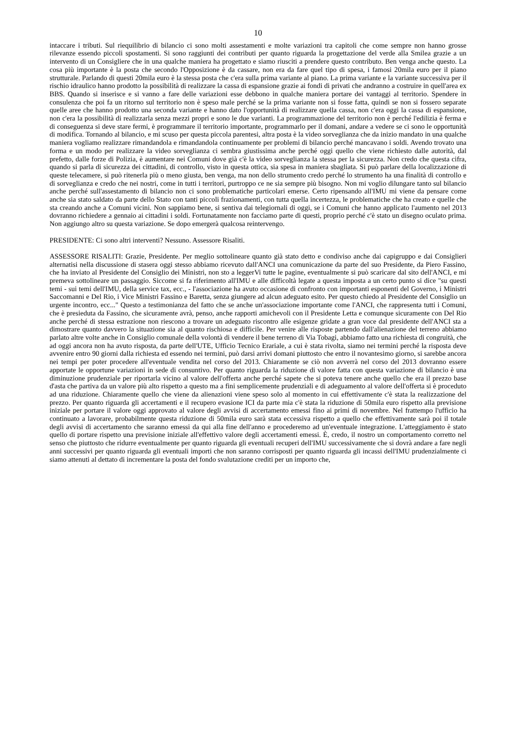10
intaccare i tributi. Sul riequilibrio di bilancio ci sono molti assestamenti e molte variazioni tra capitoli che come sempre non hanno grosse rilevanze essendo piccoli spostamenti. Si sono raggiunti dei contributi per quanto riguarda la progettazione del verde alla Smilea grazie a un intervento di un Consigliere che in una qualche maniera ha progettato e siamo riusciti a prendere questo contributo. Ben venga anche questo. La cosa più importante è la posta che secondo l'Opposizione è da cassare, non era da fare quel tipo di spesa, i famosi 20mila euro per il piano strutturale. Parlando di questi 20mila euro è la stessa posta che c'era sulla prima variante al piano. La prima variante e la variante successiva per il rischio idraulico hanno prodotto la possibilità di realizzare la cassa di espansione grazie ai fondi di privati che andranno a costruire in quell'area ex BBS. Quando si inserisce e si vanno a fare delle variazioni esse debbono in qualche maniera portare dei vantaggi al territorio. Spendere in consulenza che poi fa un ritorno sul territorio non è speso male perché se la prima variante non si fosse fatta, quindi se non si fossero separate quelle aree che hanno prodotto una seconda variante e hanno dato l'opportunità di realizzare quella cassa, non c'era oggi la cassa di espansione, non c'era la possibilità di realizzarla senza mezzi propri e sono le due varianti. La programmazione del territorio non è perché l'edilizia è ferma e di conseguenza si deve stare fermi, è programmare il territorio importante, programmarlo per il domani, andare a vedere se ci sono le opportunità di modifica. Tornando al bilancio, e mi scuso per questa piccola parentesi, altra posta è la video sorveglianza che da inizio mandato in una qualche maniera vogliamo realizzare rimandandola e rimandandola continuamente per problemi di bilancio perché mancavano i soldi. Avendo trovato una forma e un modo per realizzare la video sorveglianza ci sembra giustissima anche perché oggi quello che viene richiesto dalle autorità, dal prefetto, dalle forze di Polizia, è aumentare nei Comuni dove già c'è la video sorveglianza la stessa per la sicurezza. Non credo che questa cifra, quando si parla di sicurezza dei cittadini, di controllo, visto in questa ottica, sia spesa in maniera sbagliata. Si può parlare della localizzazione di queste telecamere, si può ritenerla più o meno giusta, ben venga, ma non dello strumento credo perché lo strumento ha una finalità di controllo e di sorveglianza e credo che nei nostri, come in tutti i territori, purtroppo ce ne sia sempre più bisogno. Non mi voglio dilungare tanto sul bilancio anche perché sull'assestamento di bilancio non ci sono problematiche particolari emerse. Certo ripensando all'IMU mi viene da pensare come anche sia stato saldato da parte dello Stato con tanti piccoli frazionamenti, con tutta quella incertezza, le problematiche che ha creato e quelle che sta creando anche a Comuni vicini. Non sappiamo bene, si sentiva dai telegiornali di oggi, se i Comuni che hanno applicato l'aumento nel 2013 dovranno richiedere a gennaio ai cittadini i soldi. Fortunatamente non facciamo parte di questi, proprio perché c'è stato un disegno oculato prima. Non aggiungo altro su questa variazione. Se dopo emergerà qualcosa reintervengo.
PRESIDENTE: Ci sono altri interventi? Nessuno. Assessore Risaliti.
ASSESSORE RISALITI: Grazie, Presidente. Per meglio sottolineare quanto già stato detto e condiviso anche dai capigruppo e dai Consiglieri alternatisi nella discussione di stasera oggi stesso abbiamo ricevuto dall'ANCI una comunicazione da parte del suo Presidente, da Piero Fassino, che ha inviato al Presidente del Consiglio dei Ministri, non sto a leggerVi tutte le pagine, eventualmente si può scaricare dal sito dell'ANCI, e mi premeva sottolineare un passaggio. Siccome si fa riferimento all'IMU e alle difficoltà legate a questa imposta a un certo punto si dice "su questi temi - sui temi dell'IMU, della service tax, ecc., - l'associazione ha avuto occasione di confronto con importanti esponenti del Governo, i Ministri Saccomanni e Del Rio, i Vice Ministri Fassino e Baretta, senza giungere ad alcun adeguato esito. Per questo chiedo al Presidente del Consiglio un urgente incontro, ecc..." Questo a testimonianza del fatto che se anche un'associazione importante come l'ANCI, che rappresenta tutti i Comuni, che è presieduta da Fassino, che sicuramente avrà, penso, anche rapporti amichevoli con il Presidente Letta e comunque sicuramente con Del Rio anche perché di stessa estrazione non riescono a trovare un adeguato riscontro alle esigenze gridate a gran voce dal presidente dell'ANCI sta a dimostrare quanto davvero la situazione sia al quanto rischiosa e difficile. Per venire alle risposte partendo dall'alienazione del terreno abbiamo parlato altre volte anche in Consiglio comunale della volontà di vendere il bene terreno di Via Tobagi, abbiamo fatto una richiesta di congruità, che ad oggi ancora non ha avuto risposta, da parte dell'UTE, Ufficio Tecnico Erariale, a cui è stata rivolta, siamo nei termini perché la risposta deve avvenire entro 90 giorni dalla richiesta ed essendo nei termini, può darsi arrivi domani piuttosto che entro il novantesimo giorno, si sarebbe ancora nei tempi per poter procedere all'eventuale vendita nel corso del 2013. Chiaramente se ciò non avverrà nel corso del 2013 dovranno essere apportate le opportune variazioni in sede di consuntivo. Per quanto riguarda la riduzione di valore fatta con questa variazione di bilancio è una diminuzione prudenziale per riportarla vicino al valore dell'offerta anche perché sapete che si poteva tenere anche quello che era il prezzo base d'asta che partiva da un valore più alto rispetto a questo ma a fini semplicemente prudenziali e di adeguamento al valore dell'offerta si è proceduto ad una riduzione. Chiaramente quello che viene da alienazioni viene speso solo al momento in cui effettivamente c'è stata la realizzazione del prezzo. Per quanto riguarda gli accertamenti e il recupero evasione ICI da parte mia c'è stata la riduzione di 50mila euro rispetto alla previsione iniziale per portare il valore oggi approvato al valore degli avvisi di accertamento emessi fino ai primi di novembre. Nel frattempo l'ufficio ha continuato a lavorare, probabilmente questa riduzione di 50mila euro sarà stata eccessiva rispetto a quello che effettivamente sarà poi il totale degli avvisi di accertamento che saranno emessi da qui alla fine dell'anno e procederemo ad un'eventuale integrazione. L'atteggiamento è stato quello di portare rispetto una previsione iniziale all'effettivo valore degli accertamenti emessi. È, credo, il nostro un comportamento corretto nel senso che piuttosto che ridurre eventualmente per quanto riguarda gli eventuali recuperi dell'IMU successivamente che si dovrà andare a fare negli anni successivi per quanto riguarda gli eventuali importi che non saranno corrisposti per quanto riguarda gli incassi dell'IMU prudenzialmente ci siamo attenuti al dettato di incrementare la posta del fondo svalutazione crediti per un importo che,